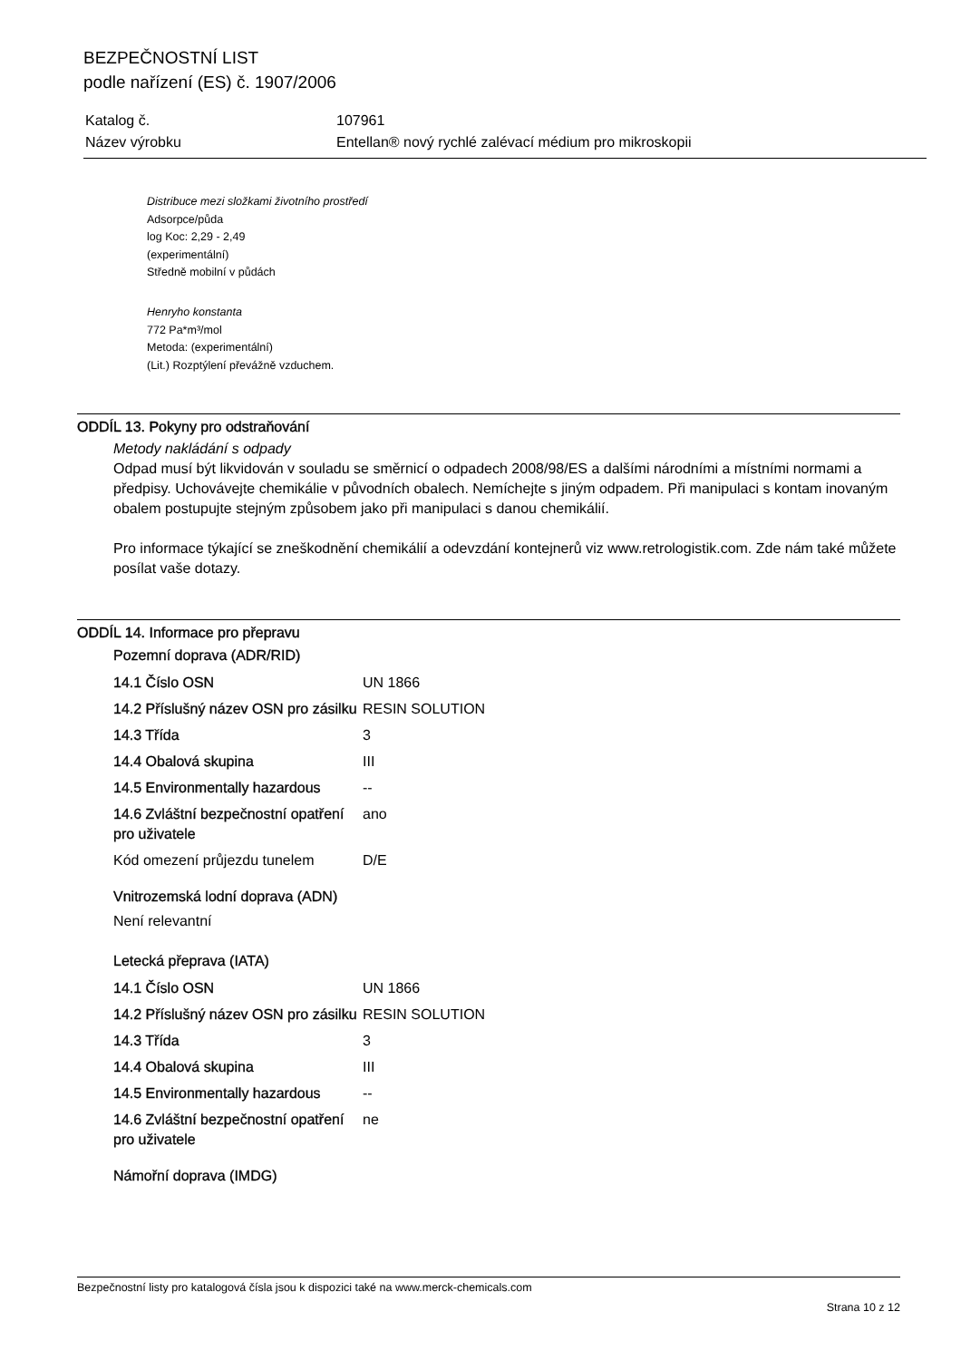BEZPEČNOSTNÍ LIST
podle nařízení (ES) č. 1907/2006
| Katalog č. | 107961 |
| Název výrobku | Entellan® nový rychlé zalévací médium pro mikroskopii |
Distribuce mezi složkami životního prostředí
Adsorpce/půda
log Koc: 2,29 - 2,49
(experimentální)
Středně mobilní v půdách
Henryho konstanta
772 Pa*m³/mol
Metoda: (experimentální)
(Lit.) Rozptýlení převážně vzduchem.
ODDÍL 13. Pokyny pro odstraňování
Metody nakládání s odpady
Odpad musí být likvidován v souladu se směrnicí o odpadech 2008/98/ES a dalšími národními a místními normami a předpisy. Uchovávejte chemikálie v původních obalech. Nemíchejte s jiným odpadem. Při manipulaci s kontam inovaným obalem postupujte stejným způsobem jako při manipulaci s danou chemikálií.
Pro informace týkající se zneškodnění chemikálií a odevzdání kontejnerů viz www.retrologistik.com. Zde nám také můžete posílat vaše dotazy.
ODDÍL 14. Informace pro přepravu
Pozemní doprava (ADR/RID)
| 14.1 Číslo OSN | UN 1866 |
| 14.2 Příslušný název OSN pro zásilku | RESIN SOLUTION |
| 14.3 Třída | 3 |
| 14.4 Obalová skupina | III |
| 14.5 Environmentally hazardous | -- |
| 14.6 Zvláštní bezpečnostní opatření pro uživatele | ano |
| Kód omezení průjezdu tunelem | D/E |
Vnitrozemská lodní doprava (ADN)
Není relevantní
Letecká přeprava (IATA)
| 14.1 Číslo OSN | UN 1866 |
| 14.2 Příslušný název OSN pro zásilku | RESIN SOLUTION |
| 14.3 Třída | 3 |
| 14.4 Obalová skupina | III |
| 14.5 Environmentally hazardous | -- |
| 14.6 Zvláštní bezpečnostní opatření pro uživatele | ne |
Námořní doprava (IMDG)
Bezpečnostní listy pro katalogová čísla jsou k dispozici také na www.merck-chemicals.com
Strana 10 z 12